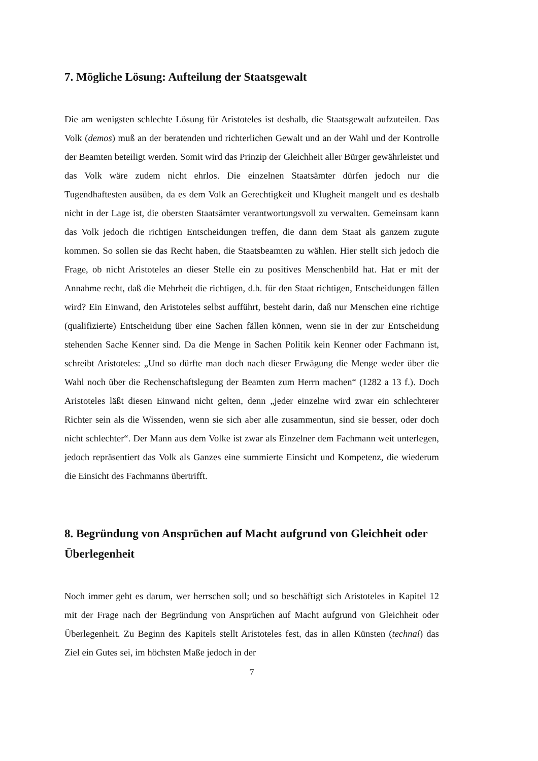7. Mögliche Lösung: Aufteilung der Staatsgewalt
Die am wenigsten schlechte Lösung für Aristoteles ist deshalb, die Staatsgewalt aufzuteilen. Das Volk (demos) muß an der beratenden und richterlichen Gewalt und an der Wahl und der Kontrolle der Beamten beteiligt werden. Somit wird das Prinzip der Gleichheit aller Bürger gewährleistet und das Volk wäre zudem nicht ehrlos. Die einzelnen Staatsämter dürfen jedoch nur die Tugendhaftesten ausüben, da es dem Volk an Gerechtigkeit und Klugheit mangelt und es deshalb nicht in der Lage ist, die obersten Staatsämter verantwortungsvoll zu verwalten. Gemeinsam kann das Volk jedoch die richtigen Entscheidungen treffen, die dann dem Staat als ganzem zugute kommen. So sollen sie das Recht haben, die Staatsbeamten zu wählen. Hier stellt sich jedoch die Frage, ob nicht Aristoteles an dieser Stelle ein zu positives Menschenbild hat. Hat er mit der Annahme recht, daß die Mehrheit die richtigen, d.h. für den Staat richtigen, Entscheidungen fällen wird? Ein Einwand, den Aristoteles selbst aufführt, besteht darin, daß nur Menschen eine richtige (qualifizierte) Entscheidung über eine Sachen fällen können, wenn sie in der zur Entscheidung stehenden Sache Kenner sind. Da die Menge in Sachen Politik kein Kenner oder Fachmann ist, schreibt Aristoteles: „Und so dürfte man doch nach dieser Erwägung die Menge weder über die Wahl noch über die Rechenschaftslegung der Beamten zum Herrn machen“ (1282 a 13 f.). Doch Aristoteles läßt diesen Einwand nicht gelten, denn „jeder einzelne wird zwar ein schlechterer Richter sein als die Wissenden, wenn sie sich aber alle zusammentun, sind sie besser, oder doch nicht schlechter“. Der Mann aus dem Volke ist zwar als Einzelner dem Fachmann weit unterlegen, jedoch repräsentiert das Volk als Ganzes eine summierte Einsicht und Kompetenz, die wiederum die Einsicht des Fachmanns übertrifft.
8. Begründung von Ansprüchen auf Macht aufgrund von Gleichheit oder Überlegenheit
Noch immer geht es darum, wer herrschen soll; und so beschäftigt sich Aristoteles in Kapitel 12 mit der Frage nach der Begründung von Ansprüchen auf Macht aufgrund von Gleichheit oder Überlegenheit. Zu Beginn des Kapitels stellt Aristoteles fest, das in allen Künsten (technaí) das Ziel ein Gutes sei, im höchsten Maße jedoch in der
7